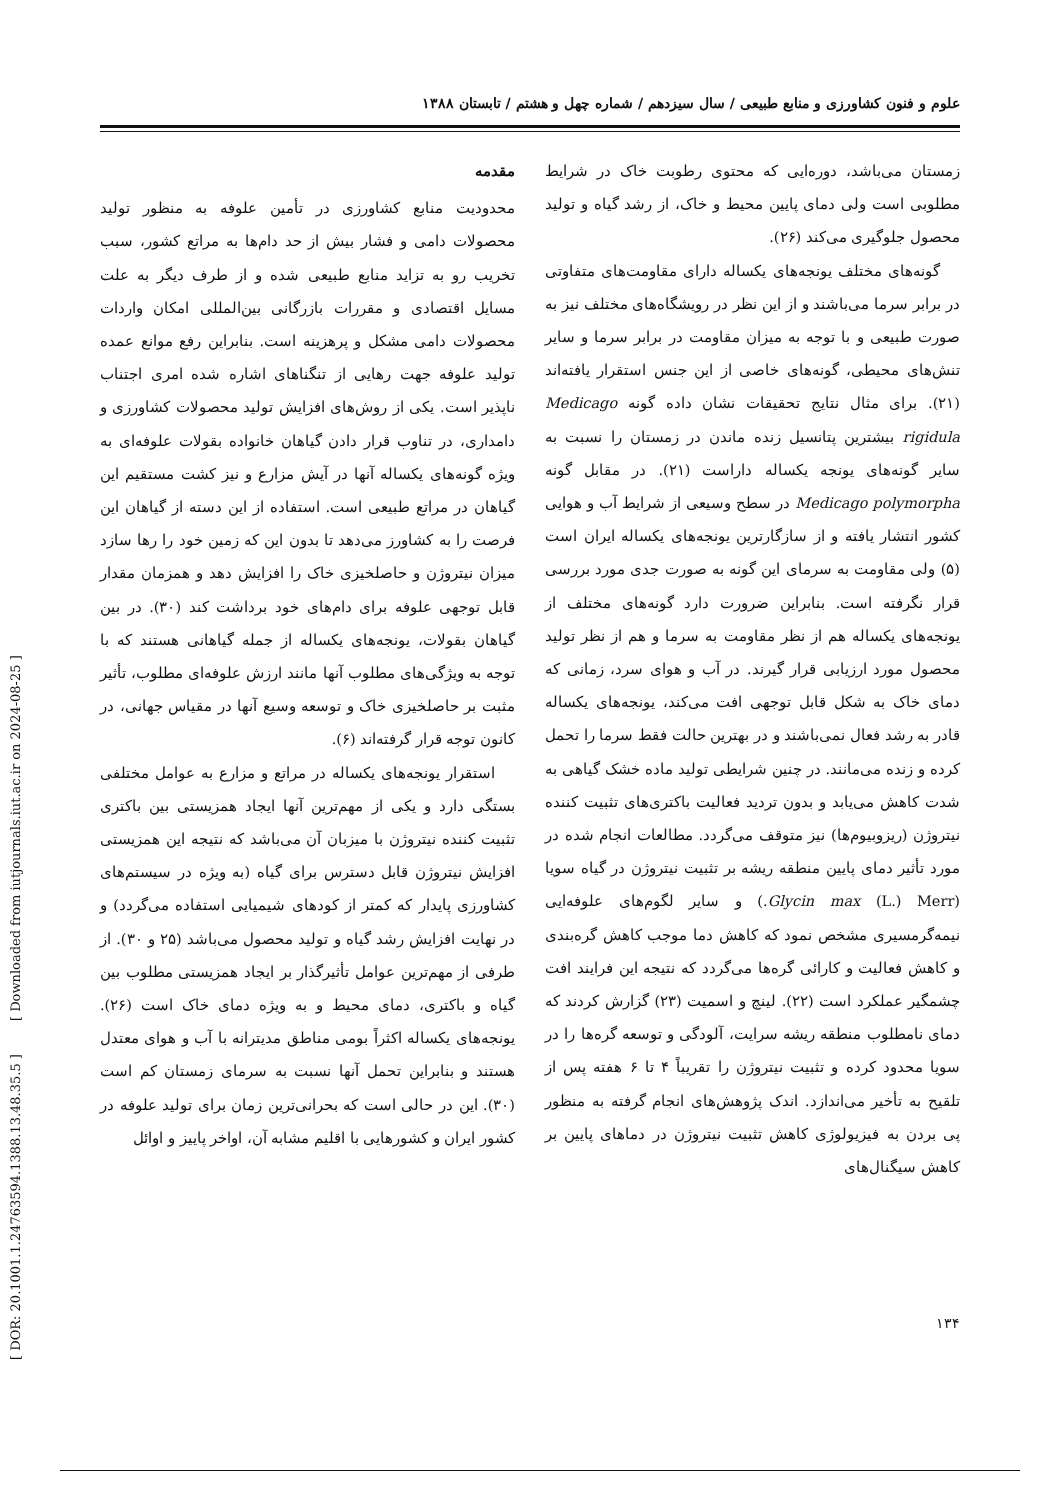علوم و فنون کشاورزی و منابع طبیعی / سال سیزدهم / شماره چهل و هشتم / تابستان ۱۳۸۸
مقدمه
محدودیت منابع کشاورزی در تأمین علوفه به منظور تولید محصولات دامی و فشار بیش از حد دام‌ها به مراتع کشور، سبب تخریب رو به تزاید منابع طبیعی شده و از طرف دیگر به علت مسایل اقتصادی و مقررات بازرگانی بین‌المللی امکان واردات محصولات دامی مشکل و پرهزینه است. بنابراین رفع موانع عمده تولید علوفه جهت رهایی از تنگناهای اشاره شده امری اجتناب ناپذیر است. یکی از روش‌های افزایش تولید محصولات کشاورزی و دامداری، در تناوب قرار دادن گیاهان خانواده بقولات علوفه‌ای به ویژه گونه‌های یکساله آنها در آیش مزارع و نیز کشت مستقیم این گیاهان در مراتع طبیعی است. استفاده از این دسته از گیاهان این فرصت را به کشاورز می‌دهد تا بدون این که زمین خود را رها سازد میزان نیتروژن و حاصلخیزی خاک را افزایش دهد و همزمان مقدار قابل توجهی علوفه برای دام‌های خود برداشت کند (۳۰). در بین گیاهان بقولات، یونجه‌های یکساله از جمله گیاهانی هستند که با توجه به ویژگی‌های مطلوب آنها مانند ارزش علوفه‌ای مطلوب، تأثیر مثبت بر حاصلخیزی خاک و توسعه وسیع آنها در مقیاس جهانی، در کانون توجه قرار گرفته‌اند (۶).
استقرار یونجه‌های یکساله در مراتع و مزارع به عوامل مختلفی بستگی دارد و یکی از مهم‌ترین آنها ایجاد همزیستی بین باکتری تثبیت کننده نیتروژن با میزبان آن می‌باشد که نتیجه این همزیستی افزایش نیتروژن قابل دسترس برای گیاه (به ویژه در سیستم‌های کشاورزی پایدار که کمتر از کودهای شیمیایی استفاده می‌گردد) و در نهایت افزایش رشد گیاه و تولید محصول می‌باشد (۲۵ و ۳۰). از طرفی از مهم‌ترین عوامل تأثیرگذار بر ایجاد همزیستی مطلوب بین گیاه و باکتری، دمای محیط و به ویژه دمای خاک است (۲۶). یونجه‌های یکساله اکثراً بومی مناطق مدیترانه با آب و هوای معتدل هستند و بنابراین تحمل آنها نسبت به سرمای زمستان کم است (۳۰). این در حالی است که بحرانی‌ترین زمان برای تولید علوفه در کشور ایران و کشورهایی با اقلیم مشابه آن، اواخر پاییز و اوائل
زمستان می‌باشد، دوره‌ایی که محتوی رطوبت خاک در شرایط مطلوبی است ولی دمای پایین محیط و خاک، از رشد گیاه و تولید محصول جلوگیری می‌کند (۲۶).
گونه‌های مختلف یونجه‌های یکساله دارای مقاومت‌های متفاوتی در برابر سرما می‌باشند و از این نظر در رویشگاه‌های مختلف نیز به صورت طبیعی و با توجه به میزان مقاومت در برابر سرما و سایر تنش‌های محیطی، گونه‌های خاصی از این جنس استقرار یافته‌اند (۲۱). برای مثال نتایج تحقیقات نشان داده گونه Medicago rigidula بیشترین پتانسیل زنده ماندن در زمستان را نسبت به سایر گونه‌های یونجه یکساله داراست (۲۱). در مقابل گونه Medicago polymorpha در سطح وسیعی از شرایط آب و هوایی کشور انتشار یافته و از سازگارترین یونجه‌های یکساله ایران است (۵) ولی مقاومت به سرمای این گونه به صورت جدی مورد بررسی قرار نگرفته است. بنابراین ضرورت دارد گونه‌های مختلف از یونجه‌های یکساله هم از نظر مقاومت به سرما و هم از نظر تولید محصول مورد ارزیابی قرار گیرند. در آب و هوای سرد، زمانی که دمای خاک به شکل قابل توجهی افت می‌کند، یونجه‌های یکساله قادر به رشد فعال نمی‌باشند و در بهترین حالت فقط سرما را تحمل کرده و زنده می‌مانند. در چنین شرایطی تولید ماده خشک گیاهی به شدت کاهش می‌یابد و بدون تردید فعالیت باکتری‌های تثبیت کننده نیتروژن (ریزوبیوم‌ها) نیز متوقف می‌گردد. مطالعات انجام شده در مورد تأثیر دمای پایین منطقه ریشه بر تثبیت نیتروژن در گیاه سویا (Glycin max (L.) Merr.) و سایر لگوم‌های علوفه‌ایی نیمه‌گرمسیری مشخص نمود که کاهش دما موجب کاهش گره‌بندی و کاهش فعالیت و کارائی گره‌ها می‌گردد که نتیجه این فرایند افت چشمگیر عملکرد است (۲۲). لینچ و اسمیت (۲۳) گزارش کردند که دمای نامطلوب منطقه ریشه سرایت، آلودگی و توسعه گره‌ها را در سویا محدود کرده و تثبیت نیتروژن را تقریباً ۴ تا ۶ هفته پس از تلقیح به تأخیر می‌اندازد. اندک پژوهش‌های انجام گرفته به منظور پی بردن به فیزیولوژی کاهش تثبیت نیتروژن در دماهای پایین بر کاهش سیگنال‌های
[ DOR: 20.1001.1.24763594.1388.13.48.35.5 ] [ Downloaded from iutjournals.iut.ac.ir on 2024-08-25 ]
۱۳۴